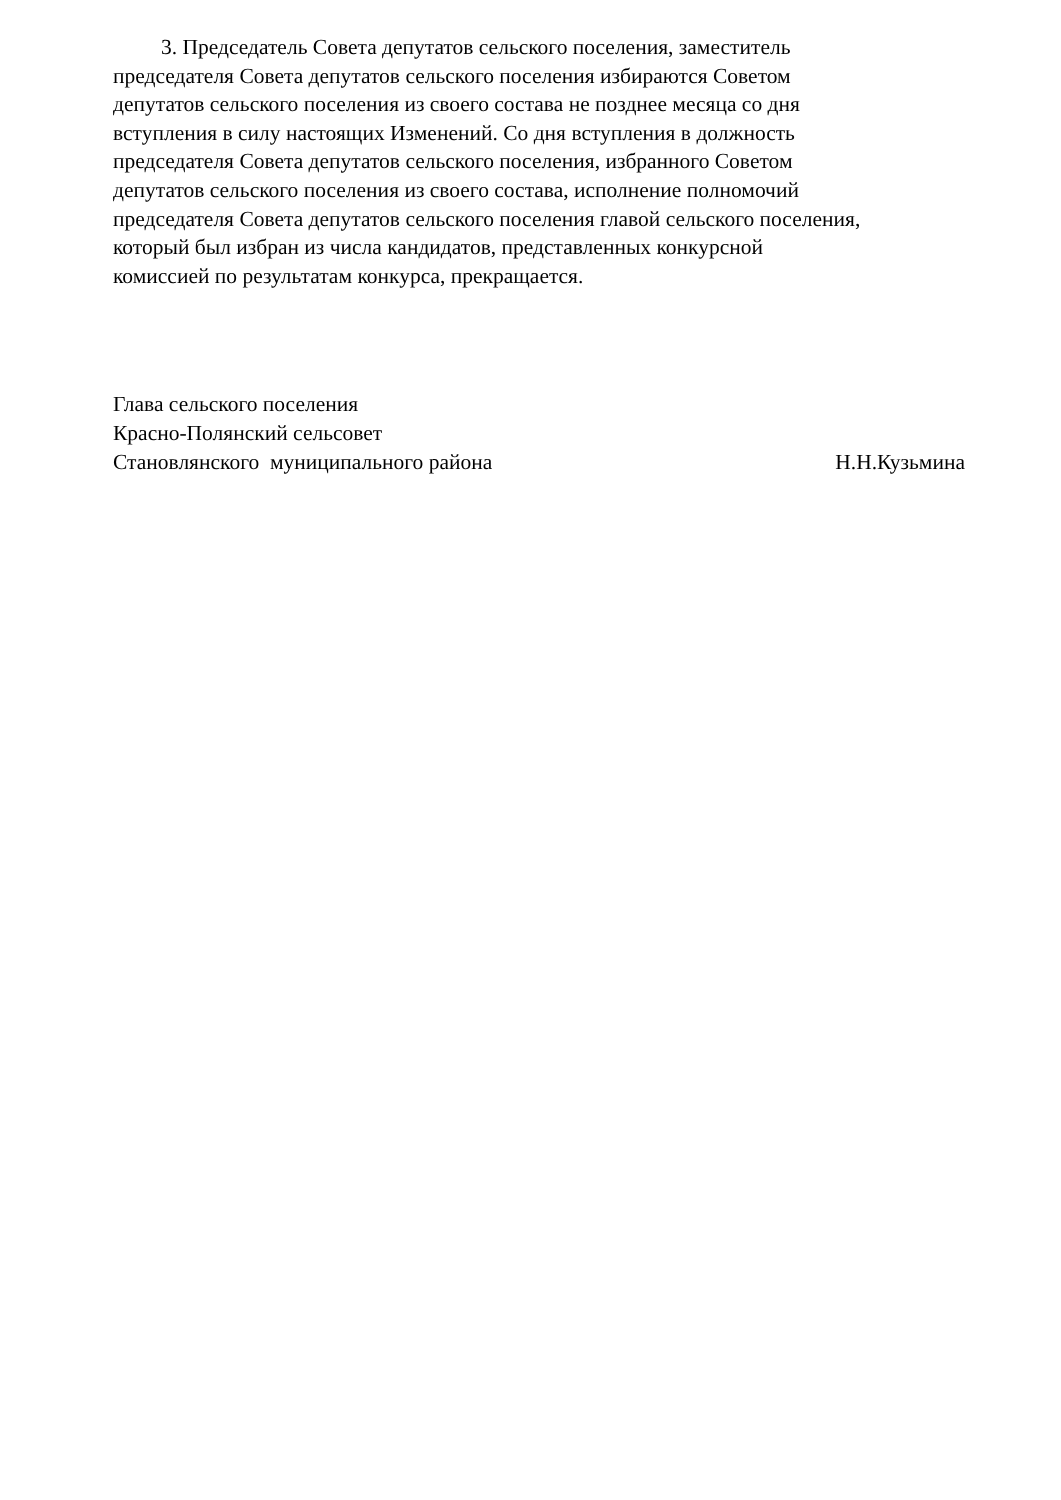3. Председатель Совета депутатов сельского поселения, заместитель
председателя Совета депутатов сельского поселения избираются Советом
депутатов сельского поселения из своего состава не позднее месяца со дня
вступления в силу настоящих Изменений. Со дня вступления в должность
председателя Совета депутатов сельского поселения, избранного Советом
депутатов сельского поселения из своего состава, исполнение полномочий
председателя Совета депутатов сельского поселения главой сельского поселения,
который был избран из числа кандидатов, представленных конкурсной
комиссией по результатам конкурса, прекращается.
Глава сельского поселения
Красно-Полянский сельсовет
Становлянского муниципального района Н.Н.Кузьмина